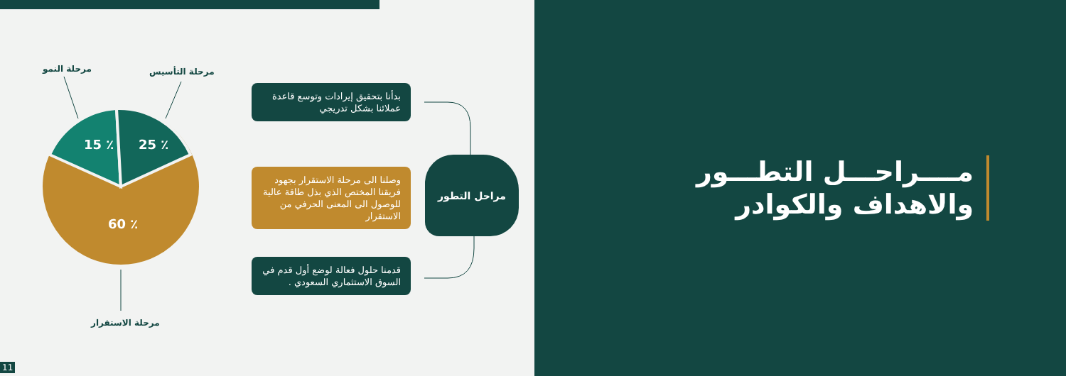15 ٪
25 ٪
60 ٪
مرحلة النمو مرحلة التأسيس
مرحلة الاستقرار
بدأنا بتحقيق إيرادات وتوسع قاعدة عملائنا بشكل تدريجي
وصلنا الى مرحلة الاستقرار بجهود فريقنا المختص الذي بذل طاقة عالية للوصول الى المعنى الحرفي من الاستقرار
قدمنا حلول فعالة لوضع أول قدم في السوق الاستثماري السعودي .
مراحل التطور
11
مــــراحـــل التطـــور
والاهداف والكوادر